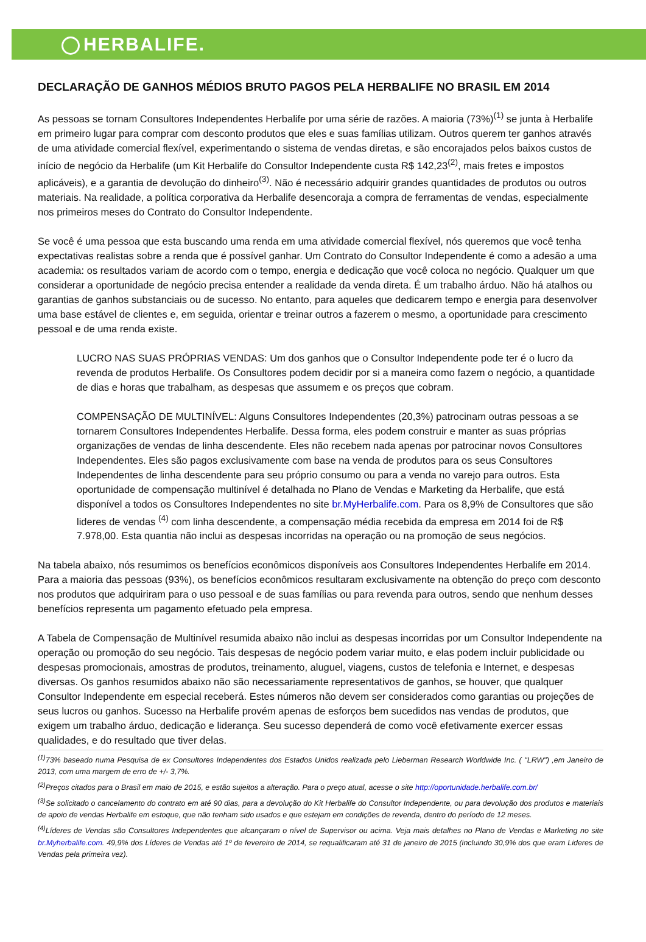HERBALIFE.
DECLARAÇÃO DE GANHOS MÉDIOS BRUTO PAGOS PELA HERBALIFE NO BRASIL EM 2014
As pessoas se tornam Consultores Independentes Herbalife por uma série de razões. A maioria (73%)<sup>(1)</sup> se junta à Herbalife em primeiro lugar para comprar com desconto produtos que eles e suas famílias utilizam. Outros querem ter ganhos através de uma atividade comercial flexível, experimentando o sistema de vendas diretas, e são encorajados pelos baixos custos de início de negócio da Herbalife (um Kit Herbalife do Consultor Independente custa R$ 142,23<sup>(2)</sup>, mais fretes e impostos aplicáveis), e a garantia de devolução do dinheiro<sup>(3)</sup>. Não é necessário adquirir grandes quantidades de produtos ou outros materiais. Na realidade, a política corporativa da Herbalife desencoraja a compra de ferramentas de vendas, especialmente nos primeiros meses do Contrato do Consultor Independente.
Se você é uma pessoa que esta buscando uma renda em uma atividade comercial flexível, nós queremos que você tenha expectativas realistas sobre a renda que é possível ganhar. Um Contrato do Consultor Independente é como a adesão a uma academia: os resultados variam de acordo com o tempo, energia e dedicação que você coloca no negócio. Qualquer um que considerar a oportunidade de negócio precisa entender a realidade da venda direta. É um trabalho árduo. Não há atalhos ou garantias de ganhos substanciais ou de sucesso. No entanto, para aqueles que dedicarem tempo e energia para desenvolver uma base estável de clientes e, em seguida, orientar e treinar outros a fazerem o mesmo, a oportunidade para crescimento pessoal e de uma renda existe.
LUCRO NAS SUAS PRÓPRIAS VENDAS: Um dos ganhos que o Consultor Independente pode ter é o lucro da revenda de produtos Herbalife. Os Consultores podem decidir por si a maneira como fazem o negócio, a quantidade de dias e horas que trabalham, as despesas que assumem e os preços que cobram.
COMPENSAÇÃO DE MULTINÍVEL: Alguns Consultores Independentes (20,3%) patrocinam outras pessoas a se tornarem Consultores Independentes Herbalife. Dessa forma, eles podem construir e manter as suas próprias organizações de vendas de linha descendente. Eles não recebem nada apenas por patrocinar novos Consultores Independentes. Eles são pagos exclusivamente com base na venda de produtos para os seus Consultores Independentes de linha descendente para seu próprio consumo ou para a venda no varejo para outros. Esta oportunidade de compensação multinível é detalhada no Plano de Vendas e Marketing da Herbalife, que está disponível a todos os Consultores Independentes no site br.MyHerbalife.com. Para os 8,9% de Consultores que são lideres de vendas <sup>(4)</sup> com linha descendente, a compensação média recebida da empresa em 2014 foi de R$ 7.978,00. Esta quantia não inclui as despesas incorridas na operação ou na promoção de seus negócios.
Na tabela abaixo, nós resumimos os benefícios econômicos disponíveis aos Consultores Independentes Herbalife em 2014. Para a maioria das pessoas (93%), os benefícios econômicos resultaram exclusivamente na obtenção do preço com desconto nos produtos que adquiriram para o uso pessoal e de suas famílias ou para revenda para outros, sendo que nenhum desses benefícios representa um pagamento efetuado pela empresa.
A Tabela de Compensação de Multinível resumida abaixo não inclui as despesas incorridas por um Consultor Independente na operação ou promoção do seu negócio. Tais despesas de negócio podem variar muito, e elas podem incluir publicidade ou despesas promocionais, amostras de produtos, treinamento, aluguel, viagens, custos de telefonia e Internet, e despesas diversas. Os ganhos resumidos abaixo não são necessariamente representativos de ganhos, se houver, que qualquer Consultor Independente em especial receberá. Estes números não devem ser considerados como garantias ou projeções de seus lucros ou ganhos. Sucesso na Herbalife provém apenas de esforços bem sucedidos nas vendas de produtos, que exigem um trabalho árduo, dedicação e liderança. Seu sucesso dependerá de como você efetivamente exercer essas qualidades, e do resultado que tiver delas.
<sup>(1)</sup> 73% baseado numa Pesquisa de ex Consultores Independentes dos Estados Unidos realizada pelo Lieberman Research Worldwide Inc. ( "LRW") ,em Janeiro de 2013, com uma margem de erro de +/- 3,7%.
<sup>(2)</sup> Preços citados para o Brasil em maio de 2015, e estão sujeitos a alteração. Para o preço atual, acesse o site http://oportunidade.herbalife.com.br/
<sup>(3)</sup> Se solicitado o cancelamento do contrato em até 90 dias, para a devolução do Kit Herbalife do Consultor Independente, ou para devolução dos produtos e materiais de apoio de vendas Herbalife em estoque, que não tenham sido usados e que estejam em condições de revenda, dentro do período de 12 meses.
<sup>(4)</sup> Líderes de Vendas são Consultores Independentes que alcançaram o nível de Supervisor ou acima. Veja mais detalhes no Plano de Vendas e Marketing no site br.Myherbalife.com. 49,9% dos Líderes de Vendas até 1º de fevereiro de 2014, se requalificaram até 31 de janeiro de 2015 (incluindo 30,9% dos que eram Lideres de Vendas pela primeira vez).